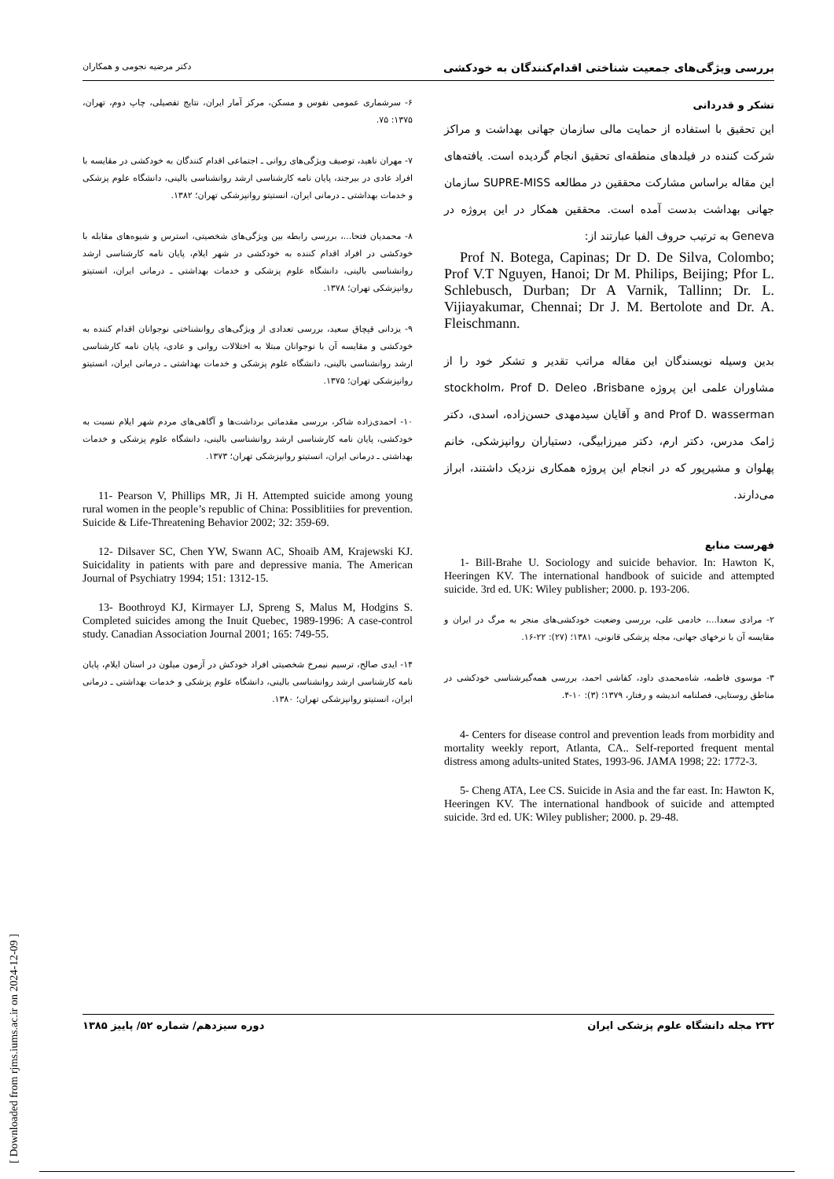بررسی ویژگی‌های جمعیت شناختی اقدام‌کنندگان به خودکشی دکتر مرضیه نجومی و همکاران
تشکر و قدردانی
این تحقیق با استفاده از حمایت مالی سازمان جهانی بهداشت و مراکز شرکت کننده در فیلدهای منطقه‌ای تحقیق انجام گردیده است. یافته‌های این مقاله براساس مشارکت محققین در مطالعه SUPRE-MISS سازمان جهانی بهداشت بدست آمده است. محققین همکار در این پروژه در Geneva به ترتیب حروف الفبا عبارتند از:
Prof N. Botega, Capinas; Dr D. De Silva, Colombo; Prof V.T Nguyen, Hanoi; Dr M. Philips, Beijing; Pfor L. Schlebusch, Durban; Dr A Varnik, Tallinn; Dr. L. Vijiayakumar, Chennai; Dr J. M. Bertolote and Dr. A. Fleischmann.
بدین وسیله نویسندگان این مقاله مراتب تقدیر و تشکر خود را از مشاوران علمی این پروژه stockholm، Prof D. Deleo ،Brisbane and Prof D. wasserman و آقایان سیدمهدی حسن‌زاده، اسدی، دکتر ژامک مدرس، دکتر ارم، دکتر میرزابیگی، دستیاران روانپزشکی، خانم پهلوان و مشیرپور که در انجام این پروژه همکاری نزدیک داشتند، ابراز می‌دارند.
فهرست منابع
1- Bill-Brahe U. Sociology and suicide behavior. In: Hawton K, Heeringen KV. The international handbook of suicide and attempted suicide. 3rd ed. UK: Wiley publisher; 2000. p. 193-206.
۲- مرادی سعدا...، خادمی علی، بررسی وضعیت خودکشی‌های منجر به مرگ در ایران و مقایسه آن با نرخهای جهانی، مجله پزشکی قانونی، ۱۳۸۱؛ (۲۷): ۲۲-۱۶.
۳- موسوی فاطمه، شاه‌محمدی داود، کفاشی احمد، بررسی همه‌گیرشناسی خودکشی در مناطق روستایی، فصلنامه اندیشه و رفتار، ۱۳۷۹؛ (۳): ۱۰-۴.
4- Centers for disease control and prevention leads from morbidity and mortality weekly report, Atlanta, CA.. Self-reported frequent mental distress among adults-united States, 1993-96. JAMA 1998; 22: 1772-3.
5- Cheng ATA, Lee CS. Suicide in Asia and the far east. In: Hawton K, Heeringen KV. The international handbook of suicide and attempted suicide. 3rd ed. UK: Wiley publisher; 2000. p. 29-48.
۶- سرشماری عمومی نفوس و مسکن، مرکز آمار ایران، نتایج تفصیلی، چاپ دوم، تهران، ۱۳۷۵: ۷۵.
۷- مهران ناهید، توصیف ویژگی‌های روانی ـ اجتماعی اقدام کنندگان به خودکشی در مقایسه با افراد عادی در بیرجند، پایان نامه کارشناسی ارشد روانشناسی بالینی، دانشگاه علوم پزشکی و خدمات بهداشتی ـ درمانی ایران، انستیتو روانپزشکی تهران؛ ۱۳۸۲.
۸- محمدیان فتحا...، بررسی رابطه بین ویژگی‌های شخصیتی، استرس و شیوه‌های مقابله با خودکشی در افراد اقدام کننده به خودکشی در شهر ایلام، پایان نامه کارشناسی ارشد روانشناسی بالینی، دانشگاه علوم پزشکی و خدمات بهداشتی ـ درمانی ایران، انستیتو روانپزشکی تهران؛ ۱۳۷۸.
۹- یزدانی قپچاق سعید، بررسی تعدادی از ویژگی‌های روانشناختی نوجوانان اقدام کننده به خودکشی و مقایسه آن با نوجوانان مبتلا به اختلالات روانی و عادی، پایان نامه کارشناسی ارشد روانشناسی بالینی، دانشگاه علوم پزشکی و خدمات بهداشتی ـ درمانی ایران، انستیتو روانپزشکی تهران؛ ۱۳۷۵.
۱۰- احمدی‌زاده شاکر، بررسی مقدماتی برداشت‌ها و آگاهی‌های مردم شهر ایلام نسبت به خودکشی، پایان نامه کارشناسی ارشد روانشناسی بالینی، دانشگاه علوم پزشکی و خدمات بهداشتی ـ درمانی ایران، انستیتو روانپزشکی تهران؛ ۱۳۷۳.
11- Pearson V, Phillips MR, Ji H. Attempted suicide among young rural women in the people’s republic of China: Possiblitiies for prevention. Suicide & Life-Threatening Behavior 2002; 32: 359-69.
12- Dilsaver SC, Chen YW, Swann AC, Shoaib AM, Krajewski KJ. Suicidality in patients with pare and depressive mania. The American Journal of Psychiatry 1994; 151: 1312-15.
13- Boothroyd KJ, Kirmayer LJ, Spreng S, Malus M, Hodgins S. Completed suicides among the Inuit Quebec, 1989-1996: A case-control study. Canadian Association Journal 2001; 165: 749-55.
۱۴- ایدی صالح، ترسیم نیمرخ شخصیتی افراد خودکش در آزمون میلون در استان ایلام، پایان نامه کارشناسی ارشد روانشناسی بالینی، دانشگاه علوم پزشکی و خدمات بهداشتی ـ درمانی ایران، انستیتو روانپزشکی تهران؛ ۱۳۸۰.
۲۳۲ مجله دانشگاه علوم پزشکی ایران دوره سیزدهم/ شماره ۵۲/ پاییز ۱۳۸۵
[ Downloaded from rjms.iums.ac.ir on 2024-12-09 ]